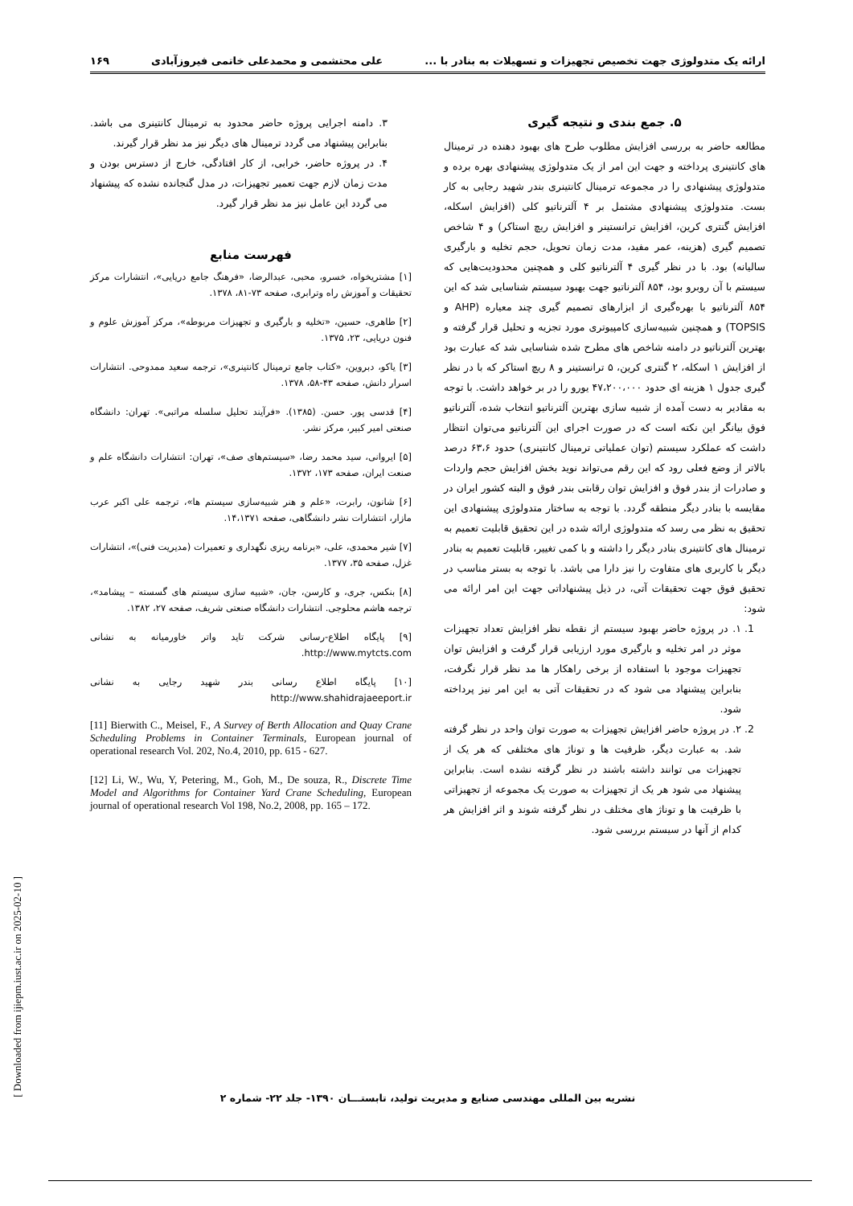ارائه یک متدولوژی جهت تخصیص تجهیزات و تسهیلات به بنادر با ... علی محتشمی و محمدعلی خاتمی فیروزآبادی ۱۶۹
۵. جمع بندی و نتیجه گیری
مطالعه حاضر به بررسی افزایش مطلوب طرح های بهبود دهنده در ترمینال های کانتینری پرداخته و جهت این امر از یک متدولوژی پیشنهادی بهره برده و متدولوژی پیشنهادی را در مجموعه ترمینال کانتینری بندر شهید رجایی به کار بست. متدولوژی پیشنهادی مشتمل بر ۴ آلترناتیو کلی (افزایش اسکله، افزایش گنتری کرین، افزایش ترانستینر و افزایش ریچ استاکر) و ۴ شاخص تصمیم گیری (هزینه، عمر مفید، مدت زمان تحویل، حجم تخلیه و بارگیری سالیانه) بود. با در نظر گیری ۴ آلترناتیو کلی و همچنین محدودیت‌هایی که سیستم با آن روبرو بود، ۸۵۴ آلترناتیو جهت بهبود سیستم شناسایی شد که این ۸۵۴ آلترناتیو با بهره‌گیری از ابزارهای تصمیم گیری چند معیاره (AHP و TOPSIS) و همچنین شبیه‌سازی کامپیوتری مورد تجزیه و تحلیل قرار گرفته و بهترین آلترناتیو در دامنه شاخص های مطرح شده شناسایی شد که عبارت بود از افزایش ۱ اسکله، ۲ گنتری کرین، ۵ ترانستینر و ۸ ریچ استاکر که با در نظر گیری جدول ۱ هزینه ای حدود ۴۷،۲۰۰،۰۰۰ یورو را در بر خواهد داشت. با توجه به مقادیر به دست آمده از شبیه سازی بهترین آلترناتیو انتخاب شده، آلترناتیو فوق بیانگر این نکته است که در صورت اجرای این آلترناتیو می‌توان انتظار داشت که عملکرد سیستم (توان عملیاتی ترمینال کانتینری) حدود ۶۳،۶ درصد بالاتر از وضع فعلی رود که این رقم می‌تواند نوید بخش افزایش حجم واردات و صادرات از بندر فوق و افزایش توان رقابتی بندر فوق و البته کشور ایران در مقایسه با بنادر دیگر منطقه گردد. با توجه به ساختار متدولوژی پیشنهادی این تحقیق به نظر می رسد که متدولوژی ارائه شده در این تحقیق قابلیت تعمیم به ترمینال های کانتینری بنادر دیگر را داشته و با کمی تغییر، قابلیت تعمیم به بنادر دیگر با کاربری های متفاوت را نیز دارا می باشد. با توجه به بستر مناسب در تحقیق فوق جهت تحقیقات آتی، در ذیل پیشنهاداتی جهت این امر ارائه می شود:
1. ۱. در پروژه حاضر بهبود سیستم از نقطه نظر افزایش تعداد تجهیزات موثر در امر تخلیه و بارگیری مورد ارزیابی قرار گرفت و افزایش توان تجهیزات موجود با استفاده از برخی راهکار ها مد نظر قرار نگرفت، بنابراین پیشنهاد می شود که در تحقیقات آتی به این امر نیز پرداخته شود.
2. ۲. در پروژه حاضر افزایش تجهیزات به صورت توان واحد در نظر گرفته شد. به عبارت دیگر، ظرفیت ها و توناژ های مختلفی که هر یک از تجهیزات می توانند داشته باشند در نظر گرفته نشده است. بنابراین پیشنهاد می شود هر یک از تجهیزات به صورت یک مجموعه از تجهیزاتی با ظرفیت ها و توناژ های مختلف در نظر گرفته شوند و اثر افزایش هر کدام از آنها در سیستم بررسی شود.
۳. دامنه اجرایی پروژه حاضر محدود به ترمینال کانتینری می باشد. بنابراین پیشنهاد می گردد ترمینال های دیگر نیز مد نظر قرار گیرند.
۴. در پروژه حاضر، خرابی، از کار افتادگی، خارج از دسترس بودن و مدت زمان لازم جهت تعمیر تجهیزات، در مدل گنجانده نشده که پیشنهاد می گردد این عامل نیز مد نظر قرار گیرد.
فهرست منابع
[۱] مشتریخواه، خسرو، محبی، عبدالرضا، «فرهنگ جامع دریایی»، انتشارات مرکز تحقیقات و آموزش راه وترابری، صفحه ۷۳-۸۱، ۱۳۷۸.
[۲] طاهری، حسین، «تخلیه و بارگیری و تجهیزات مربوطه»، مرکز آموزش علوم و فنون دریایی، ۲۳، ۱۳۷۵.
[۳] یاکو، دبروین، «کتاب جامع ترمینال کانتینری»، ترجمه سعید ممدوحی. انتشارات اسرار دانش، صفحه ۴۳-۵۸، ۱۳۷۸.
[۴] قدسی پور. حسن. (۱۳۸۵). «فرآیند تحلیل سلسله مراتبی». تهران: دانشگاه صنعتی امیر کبیر، مرکز نشر.
[۵] ایروانی، سید محمد رضا، «سیستم‌های صف»، تهران: انتشارات دانشگاه علم و صنعت ایران، صفحه ۱۷۳، ۱۳۷۲.
[۶] شانون، رابرت، «علم و هنر شبیه‌سازی سیستم ها»، ترجمه علی اکبر عرب مازار، انتشارات نشر دانشگاهی، صفحه ۱۴،۱۳۷۱.
[۷] شیر محمدی، علی، «برنامه ریزی نگهداری و تعمیرات (مدیریت فنی)»، انتشارات غزل، صفحه ۳۵، ۱۳۷۷.
[۸] بنکس، جری، و کارسن، جان، «شبیه سازی سیستم های گسسته – پیشامد»، ترجمه هاشم محلوجی. انتشارات دانشگاه صنعتی شریف، صفحه ۲۷، ۱۳۸۲.
[۹] پایگاه اطلاع-رسانی شرکت تاید واتر خاورمیانه به نشانی http://www.mytcts.com.
[۱۰] پایگاه اطلاع رسانی بندر شهید رجایی به نشانی http://www.shahidrajaeeport.ir
[11] Bierwith C., Meisel, F., A Survey of Berth Allocation and Quay Crane Scheduling Problems in Container Terminals, European journal of operational research Vol. 202, No.4, 2010, pp. 615 - 627.
[12] Li, W., Wu, Y, Petering, M., Goh, M., De souza, R., Discrete Time Model and Algorithms for Container Yard Crane Scheduling, European journal of operational research Vol 198, No.2, 2008, pp. 165 – 172.
[ Downloaded from ijiepm.iust.ac.ir on 2025-02-10 ]
نشریه بین المللی مهندسی صنایع و مدیریت تولید، تابستـــان ۱۳۹۰- جلد ۲۲- شماره ۲